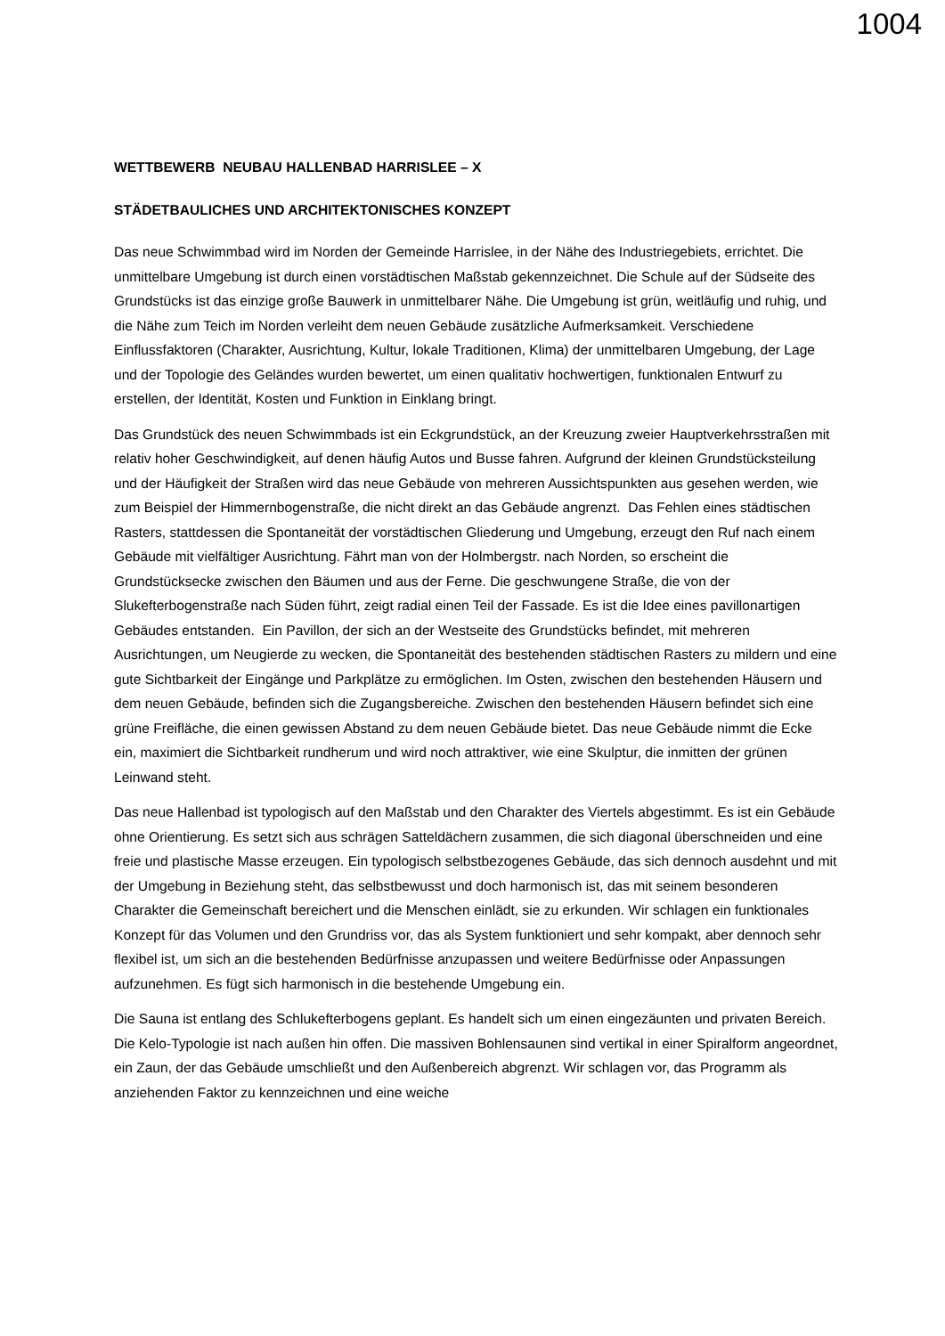1004
WETTBEWERB NEUBAU HALLENBAD HARRISLEE – X
STÄDETBAULICHES UND ARCHITEKTONISCHES KONZEPT
Das neue Schwimmbad wird im Norden der Gemeinde Harrislee, in der Nähe des Industriegebiets, errichtet. Die unmittelbare Umgebung ist durch einen vorstädtischen Maßstab gekennzeichnet. Die Schule auf der Südseite des Grundstücks ist das einzige große Bauwerk in unmittelbarer Nähe. Die Umgebung ist grün, weitläufig und ruhig, und die Nähe zum Teich im Norden verleiht dem neuen Gebäude zusätzliche Aufmerksamkeit. Verschiedene Einflussfaktoren (Charakter, Ausrichtung, Kultur, lokale Traditionen, Klima) der unmittelbaren Umgebung, der Lage und der Topologie des Geländes wurden bewertet, um einen qualitativ hochwertigen, funktionalen Entwurf zu erstellen, der Identität, Kosten und Funktion in Einklang bringt.
Das Grundstück des neuen Schwimmbads ist ein Eckgrundstück, an der Kreuzung zweier Hauptverkehrsstraßen mit relativ hoher Geschwindigkeit, auf denen häufig Autos und Busse fahren. Aufgrund der kleinen Grundstücksteilung und der Häufigkeit der Straßen wird das neue Gebäude von mehreren Aussichtspunkten aus gesehen werden, wie zum Beispiel der Himmernbogenstraße, die nicht direkt an das Gebäude angrenzt. Das Fehlen eines städtischen Rasters, stattdessen die Spontaneität der vorstädtischen Gliederung und Umgebung, erzeugt den Ruf nach einem Gebäude mit vielfältiger Ausrichtung. Fährt man von der Holmbergstr. nach Norden, so erscheint die Grundstücksecke zwischen den Bäumen und aus der Ferne. Die geschwungene Straße, die von der Slukefterbogenstraße nach Süden führt, zeigt radial einen Teil der Fassade. Es ist die Idee eines pavillonartigen Gebäudes entstanden. Ein Pavillon, der sich an der Westseite des Grundstücks befindet, mit mehreren Ausrichtungen, um Neugierde zu wecken, die Spontaneität des bestehenden städtischen Rasters zu mildern und eine gute Sichtbarkeit der Eingänge und Parkplätze zu ermöglichen. Im Osten, zwischen den bestehenden Häusern und dem neuen Gebäude, befinden sich die Zugangsbereiche. Zwischen den bestehenden Häusern befindet sich eine grüne Freifläche, die einen gewissen Abstand zu dem neuen Gebäude bietet. Das neue Gebäude nimmt die Ecke ein, maximiert die Sichtbarkeit rundherum und wird noch attraktiver, wie eine Skulptur, die inmitten der grünen Leinwand steht.
Das neue Hallenbad ist typologisch auf den Maßstab und den Charakter des Viertels abgestimmt. Es ist ein Gebäude ohne Orientierung. Es setzt sich aus schrägen Satteldächern zusammen, die sich diagonal überschneiden und eine freie und plastische Masse erzeugen. Ein typologisch selbstbezogenes Gebäude, das sich dennoch ausdehnt und mit der Umgebung in Beziehung steht, das selbstbewusst und doch harmonisch ist, das mit seinem besonderen Charakter die Gemeinschaft bereichert und die Menschen einlädt, sie zu erkunden. Wir schlagen ein funktionales Konzept für das Volumen und den Grundriss vor, das als System funktioniert und sehr kompakt, aber dennoch sehr flexibel ist, um sich an die bestehenden Bedürfnisse anzupassen und weitere Bedürfnisse oder Anpassungen aufzunehmen. Es fügt sich harmonisch in die bestehende Umgebung ein.
Die Sauna ist entlang des Schlukefterbogens geplant. Es handelt sich um einen eingezäunten und privaten Bereich. Die Kelo-Typologie ist nach außen hin offen. Die massiven Bohlensaunen sind vertikal in einer Spiralform angeordnet, ein Zaun, der das Gebäude umschließt und den Außenbereich abgrenzt. Wir schlagen vor, das Programm als anziehenden Faktor zu kennzeichnen und eine weiche